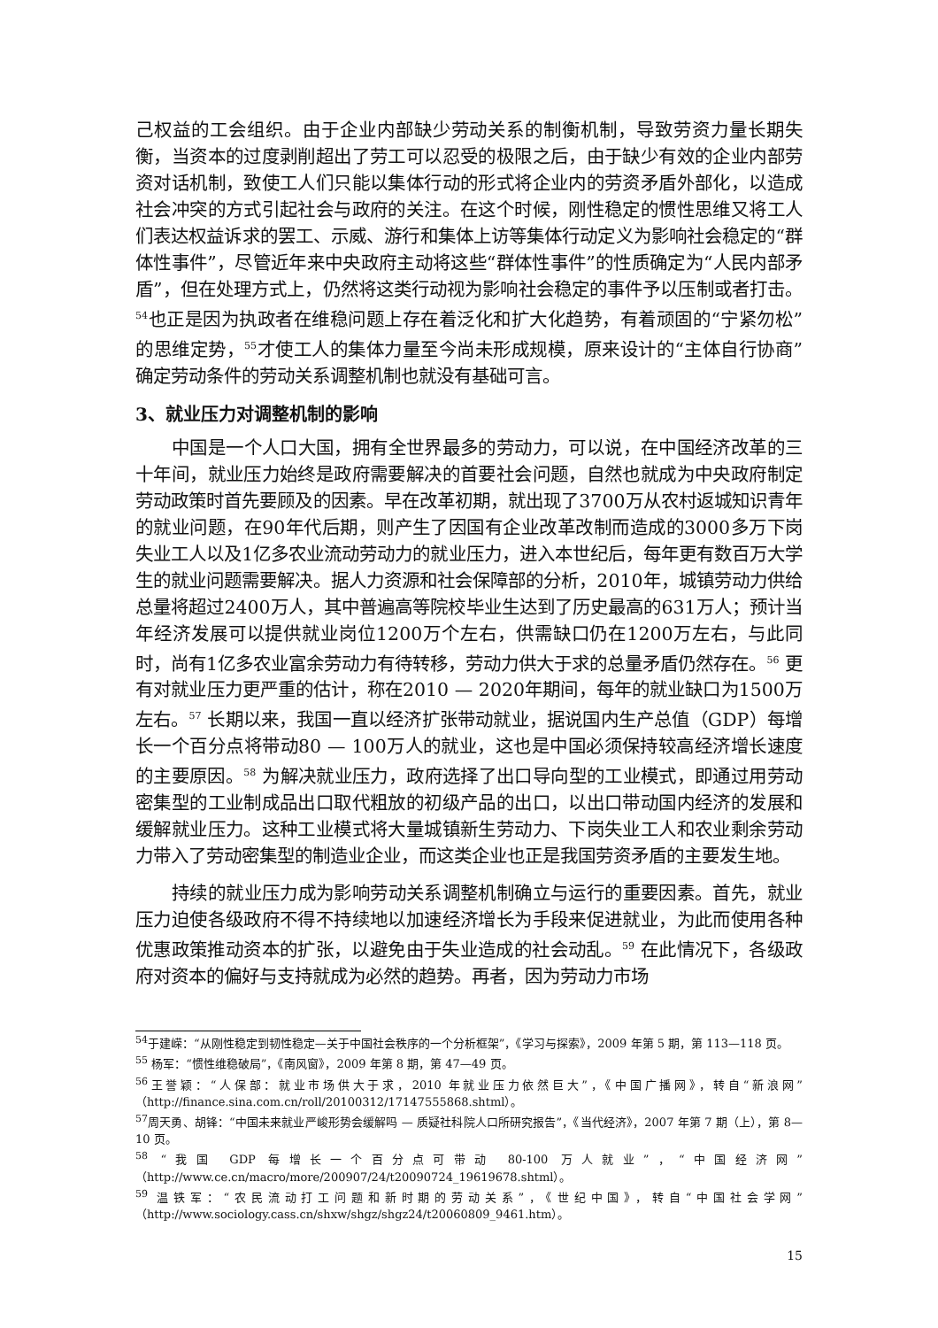己权益的工会组织。由于企业内部缺少劳动关系的制衡机制，导致劳资力量长期失衡，当资本的过度剥削超出了劳工可以忍受的极限之后，由于缺少有效的企业内部劳资对话机制，致使工人们只能以集体行动的形式将企业内的劳资矛盾外部化，以造成社会冲突的方式引起社会与政府的关注。在这个时候，刚性稳定的惯性思维又将工人们表达权益诉求的罢工、示威、游行和集体上访等集体行动定义为影响社会稳定的“群体性事件”，尽管近年来中央政府主动将这些“群体性事件”的性质确定为“人民内部矛盾”，但在处理方式上，仍然将这类行动视为影响社会稳定的事件予以压制或者打击。<sup>54</sup>也正是因为执政者在维稳问题上存在着泛化和扩大化趋势，有着顽固的“宁紧勿松”的思维定势，<sup>55</sup>才使工人的集体力量至今尚未形成规模，原来设计的“主体自行协商”确定劳动条件的劳动关系调整机制也就没有基础可言。
3、就业压力对调整机制的影响
中国是一个人口大国，拥有全世界最多的劳动力，可以说，在中国经济改革的三十年间，就业压力始终是政府需要解决的首要社会问题，自然也就成为中央政府制定劳动政策时首先要顾及的因素。早在改革初期，就出现了3700万从农村返城知识青年的就业问题，在90年代后期，则产生了因国有企业改革改制而造成的3000多万下岗失业工人以及1亿多农业流动劳动力的就业压力，进入本世纪后，每年更有数百万大学生的就业问题需要解决。据人力资源和社会保障部的分析，2010年，城镇劳动力供给总量将超过2400万人，其中普遍高等院校毕业生达到了历史最高的631万人；预计当年经济发展可以提供就业岗位1200万个左右，供需缺口仍在1200万左右，与此同时，尚有1亿多农业富余劳动力有待转移，劳动力供大于求的总量矛盾仍然存在。<sup>56</sup> 更有对就业压力更严重的估计，称在2010 — 2020年期间，每年的就业缺口为1500万左右。<sup>57</sup> 长期以来，我国一直以经济扩张带动就业，据说国内生产总值（GDP）每增长一个百分点将带动80 — 100万人的就业，这也是中国必须保持较高经济增长速度的主要原因。<sup>58</sup> 为解决就业压力，政府选择了出口导向型的工业模式，即通过用劳动密集型的工业制成品出口取代粗放的初级产品的出口，以出口带动国内经济的发展和缓解就业压力。这种工业模式将大量城镇新生劳动力、下岗失业工人和农业剩余劳动力带入了劳动密集型的制造业企业，而这类企业也正是我国劳资矛盾的主要发生地。
持续的就业压力成为影响劳动关系调整机制确立与运行的重要因素。首先，就业压力迫使各级政府不得不持续地以加速经济增长为手段来促进就业，为此而使用各种优惠政策推动资本的扩张，以避免由于失业造成的社会动乱。<sup>59</sup> 在此情况下，各级政府对资本的偏好与支持就成为必然的趋势。再者，因为劳动力市场
<sup>54</sup> 于建嵘：“从刚性稳定到韧性稳定—关于中国社会秩序的一个分析框架”，《学习与探索》，2009 年第 5 期，第 113—118 页。
<sup>55</sup> 杨军：“惯性维稳破局”，《南风窗》，2009 年第 8 期，第 47—49 页。
<sup>56</sup> 王誉颖：“人保部：就业市场供大于求，2010 年就业压力依然巨大”，《中国广播网》，转自“新浪网”（http://finance.sina.com.cn/roll/20100312/17147555868.shtml）。
<sup>57</sup> 周天勇、胡锋：“中国未来就业严峻形势会缓解吗 — 质疑社科院人口所研究报告”，《当代经济》，2007 年第 7 期（上），第 8—10 页。
<sup>58</sup> “我国 GDP 每增长一个百分点可带动 80-100 万人就业”，“中国经济网”（http://www.ce.cn/macro/more/200907/24/t20090724_19619678.shtml）。
<sup>59</sup> 温铁军：“农民流动打工问题和新时期的劳动关系”，《世纪中国》，转自“中国社会学网”（http://www.sociology.cass.cn/shxw/shgz/shgz24/t20060809_9461.htm）。
15